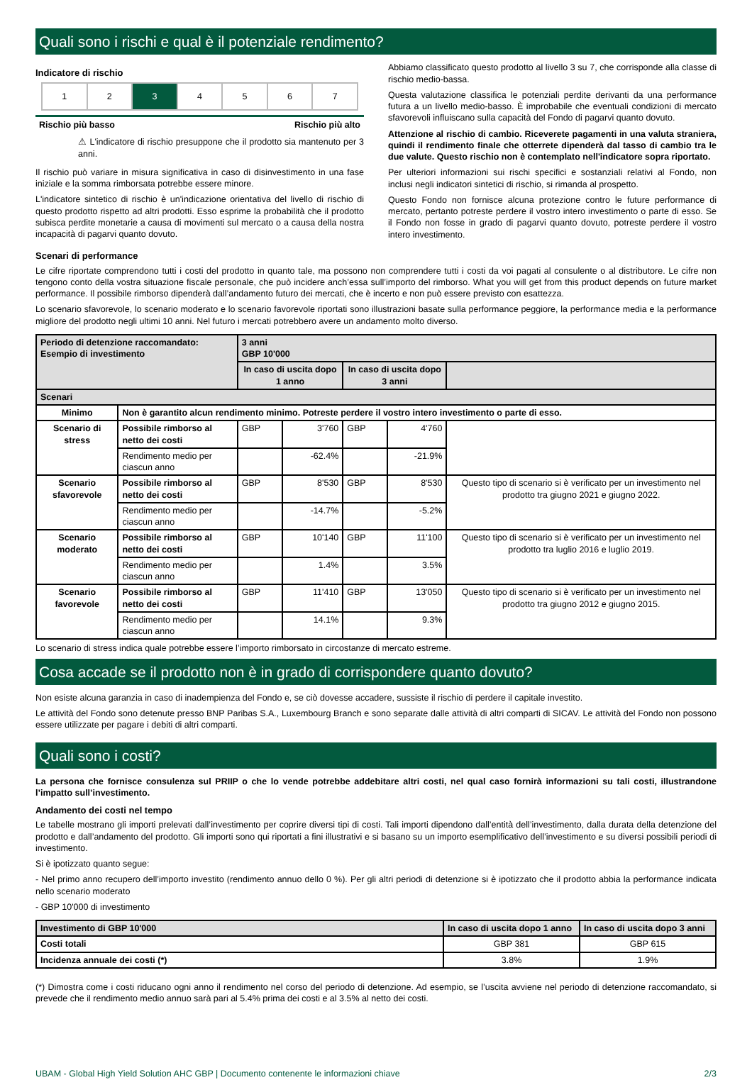Quali sono i rischi e qual è il potenziale rendimento?
Indicatore di rischio
| 1 | 2 | 3 | 4 | 5 | 6 | 7 |
Rischio più basso Rischio più alto
⚠ L'indicatore di rischio presuppone che il prodotto sia mantenuto per 3 anni.
Il rischio può variare in misura significativa in caso di disinvestimento in una fase iniziale e la somma rimborsata potrebbe essere minore.
L'indicatore sintetico di rischio è un'indicazione orientativa del livello di rischio di questo prodotto rispetto ad altri prodotti. Esso esprime la probabilità che il prodotto subisca perdite monetarie a causa di movimenti sul mercato o a causa della nostra incapacità di pagarvi quanto dovuto.
Abbiamo classificato questo prodotto al livello 3 su 7, che corrisponde alla classe di rischio medio-bassa.
Questa valutazione classifica le potenziali perdite derivanti da una performance futura a un livello medio-basso. È improbabile che eventuali condizioni di mercato sfavorevoli influiscano sulla capacità del Fondo di pagarvi quanto dovuto.
Attenzione al rischio di cambio. Riceverete pagamenti in una valuta straniera, quindi il rendimento finale che otterrete dipenderà dal tasso di cambio tra le due valute. Questo rischio non è contemplato nell'indicatore sopra riportato.
Per ulteriori informazioni sui rischi specifici e sostanziali relativi al Fondo, non inclusi negli indicatori sintetici di rischio, si rimanda al prospetto.
Questo Fondo non fornisce alcuna protezione contro le future performance di mercato, pertanto potreste perdere il vostro intero investimento o parte di esso. Se il Fondo non fosse in grado di pagarvi quanto dovuto, potreste perdere il vostro intero investimento.
Scenari di performance
Le cifre riportate comprendono tutti i costi del prodotto in quanto tale, ma possono non comprendere tutti i costi da voi pagati al consulente o al distributore. Le cifre non tengono conto della vostra situazione fiscale personale, che può incidere anch’essa sull’importo del rimborso. What you will get from this product depends on future market performance. Il possibile rimborso dipenderà dall’andamento futuro dei mercati, che è incerto e non può essere previsto con esattezza.
Lo scenario sfavorevole, lo scenario moderato e lo scenario favorevole riportati sono illustrazioni basate sulla performance peggiore, la performance media e la performance migliore del prodotto negli ultimi 10 anni. Nel futuro i mercati potrebbero avere un andamento molto diverso.
| Periodo di detenzione raccomandato: Esempio di investimento | | 3 anni GBP 10'000 | | | | |
| | | In caso di uscita dopo 1 anno | | In caso di uscita dopo 3 anni | | |
| Scenari | | | | | | |
| Minimo | Non è garantito alcun rendimento minimo. Potreste perdere il vostro intero investimento o parte di esso. | | | | | |
| Scenario di stress | Possibile rimborso al netto dei costi | GBP | 3'760 | GBP | 4'760 | |
| | Rendimento medio per ciascun anno | | -62.4% | | -21.9% | |
| Scenario sfavorevole | Possibile rimborso al netto dei costi | GBP | 8'530 | GBP | 8'530 | Questo tipo di scenario si è verificato per un investimento nel prodotto tra giugno 2021 e giugno 2022. |
| | Rendimento medio per ciascun anno | | -14.7% | | -5.2% | |
| Scenario moderato | Possibile rimborso al netto dei costi | GBP | 10'140 | GBP | 11'100 | Questo tipo di scenario si è verificato per un investimento nel prodotto tra luglio 2016 e luglio 2019. |
| | Rendimento medio per ciascun anno | | 1.4% | | 3.5% | |
| Scenario favorevole | Possibile rimborso al netto dei costi | GBP | 11'410 | GBP | 13'050 | Questo tipo di scenario si è verificato per un investimento nel prodotto tra giugno 2012 e giugno 2015. |
| | Rendimento medio per ciascun anno | | 14.1% | | 9.3% | |
Lo scenario di stress indica quale potrebbe essere l’importo rimborsato in circostanze di mercato estreme.
Cosa accade se il prodotto non è in grado di corrispondere quanto dovuto?
Non esiste alcuna garanzia in caso di inadempienza del Fondo e, se ciò dovesse accadere, sussiste il rischio di perdere il capitale investito.
Le attività del Fondo sono detenute presso BNP Paribas S.A., Luxembourg Branch e sono separate dalle attività di altri comparti di SICAV. Le attività del Fondo non possono essere utilizzate per pagare i debiti di altri comparti.
Quali sono i costi?
La persona che fornisce consulenza sul PRIIP o che lo vende potrebbe addebitare altri costi, nel qual caso fornirà informazioni su tali costi, illustrandone l’impatto sull’investimento.
Andamento dei costi nel tempo
Le tabelle mostrano gli importi prelevati dall’investimento per coprire diversi tipi di costi. Tali importi dipendono dall’entità dell’investimento, dalla durata della detenzione del prodotto e dall’andamento del prodotto. Gli importi sono qui riportati a fini illustrativi e si basano su un importo esemplificativo dell’investimento e su diversi possibili periodi di investimento.
Si è ipotizzato quanto segue:
- Nel primo anno recupero dell’importo investito (rendimento annuo dello 0 %). Per gli altri periodi di detenzione si è ipotizzato che il prodotto abbia la performance indicata nello scenario moderato
- GBP 10'000 di investimento
| Investimento di GBP 10'000 | In caso di uscita dopo 1 anno | In caso di uscita dopo 3 anni |
| --- | --- | --- |
| Costi totali | GBP 381 | GBP 615 |
| Incidenza annuale dei costi (*) | 3.8% | 1.9% |
(*) Dimostra come i costi riducano ogni anno il rendimento nel corso del periodo di detenzione. Ad esempio, se l’uscita avviene nel periodo di detenzione raccomandato, si prevede che il rendimento medio annuo sarà pari al 5.4% prima dei costi e al 3.5% al netto dei costi.
UBAM - Global High Yield Solution AHC GBP | Documento contenente le informazioni chiave 2/3